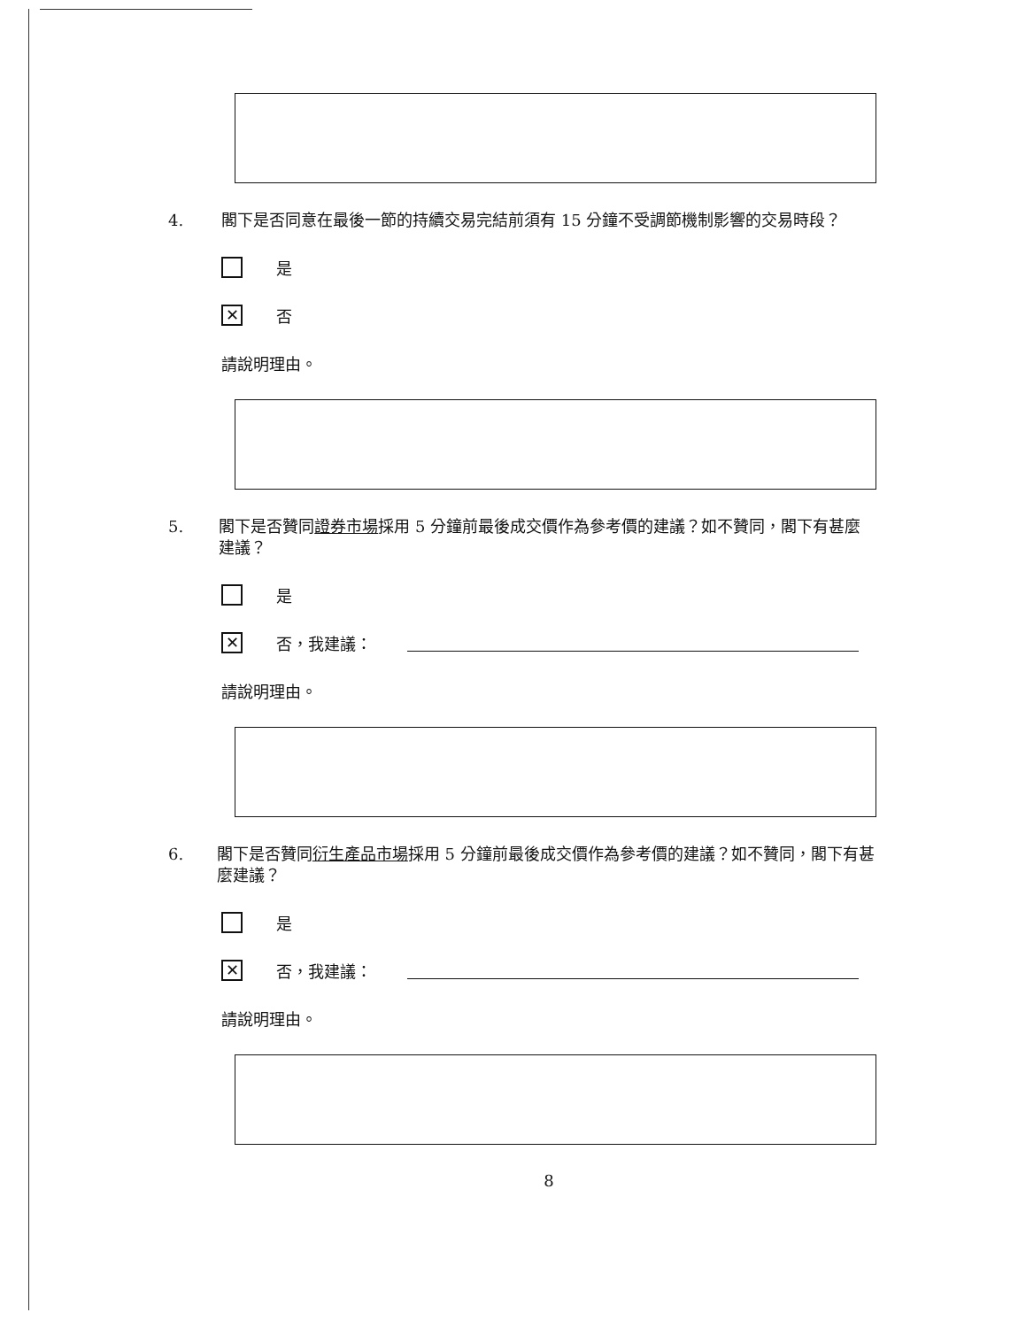4. 閣下是否同意在最後一節的持續交易完結前須有 15 分鐘不受調節機制影響的交易時段？
是
✕ 否
請說明理由。
5. 閣下是否贊同證券市場採用 5 分鐘前最後成交價作為參考價的建議？如不贊同，閣下有甚麼建議？
是
✕ 否，我建議：
請說明理由。
6. 閣下是否贊同衍生產品市場採用 5 分鐘前最後成交價作為參考價的建議？如不贊同，閣下有甚麼建議？
是
✕ 否，我建議：
請說明理由。
8